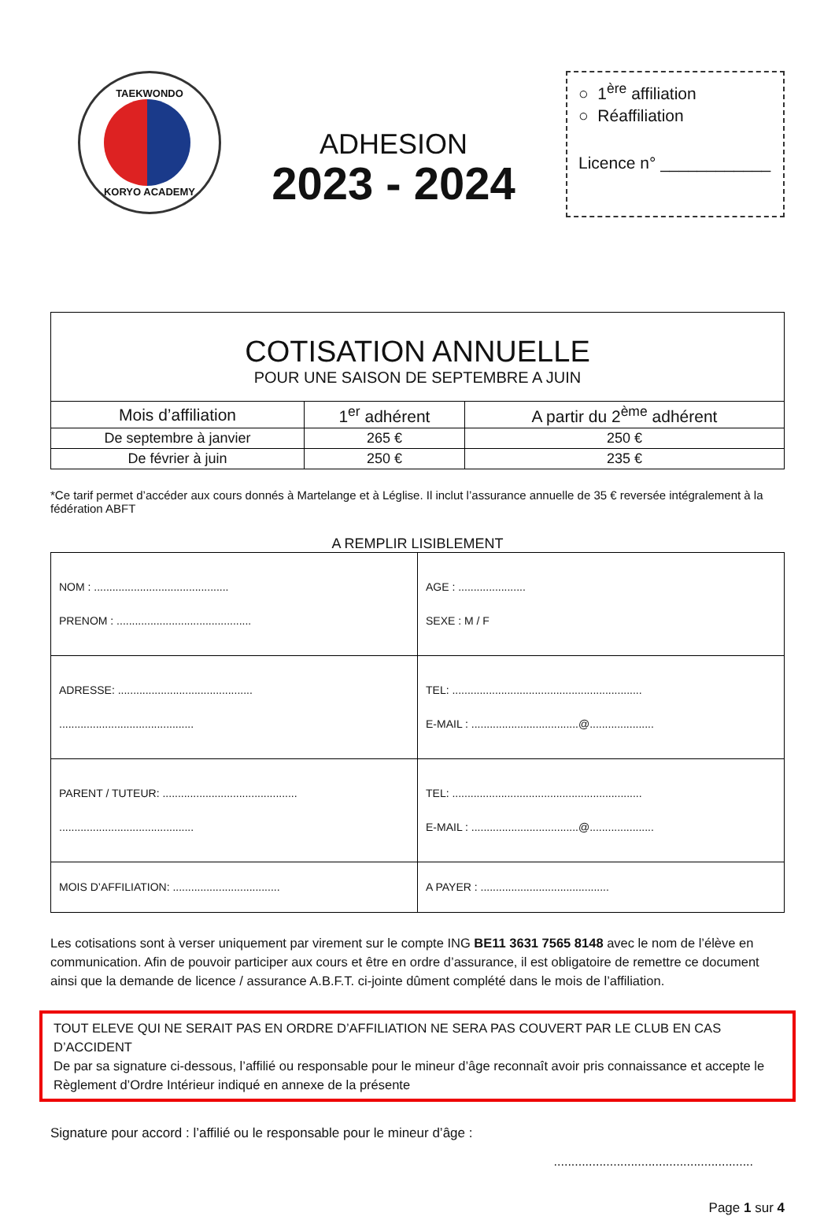TAEKWONDO
KORYO ACADEMY
ADHESION
2023 - 2024
○ 1<sup>ère</sup> affiliation
○ Réaffiliation
Licence n° ____________
| COTISATION ANNUELLE POUR UNE SAISON DE SEPTEMBRE A JUIN | | |
| Mois d’affiliation | 1<sup>er</sup> adhérent | A partir du 2<sup>ème</sup> adhérent |
| De septembre à janvier | 265 € | 250 € |
| De février à juin | 250 € | 235 € |
*Ce tarif permet d’accéder aux cours donnés à Martelange et à Léglise. Il inclut l’assurance annuelle de 35 € reversée intégralement à la fédération ABFT
A REMPLIR LISIBLEMENT
| NOM : ............................................ PRENOM : ............................................ | AGE : ...................... SEXE : M / F |
| ADRESSE: ............................................ ............................................ | TEL: .............................................................. E-MAIL : ...................................@..................... |
| PARENT / TUTEUR: ............................................ ............................................ | TEL: .............................................................. E-MAIL : ...................................@..................... |
| MOIS D’AFFILIATION: ................................... | A PAYER : .......................................... |
Les cotisations sont à verser uniquement par virement sur le compte ING BE11 3631 7565 8148 avec le nom de l’élève en communication. Afin de pouvoir participer aux cours et être en ordre d’assurance, il est obligatoire de remettre ce document ainsi que la demande de licence / assurance A.B.F.T. ci-jointe dûment complété dans le mois de l’affiliation.
TOUT ELEVE QUI NE SERAIT PAS EN ORDRE D’AFFILIATION NE SERA PAS COUVERT PAR LE CLUB EN CAS D’ACCIDENT
De par sa signature ci-dessous, l’affilié ou responsable pour le mineur d’âge reconnaît avoir pris connaissance et accepte le Règlement d’Ordre Intérieur indiqué en annexe de la présente
Signature pour accord : l’affilié ou le responsable pour le mineur d’âge :
.........................................................
Page 1 sur 4